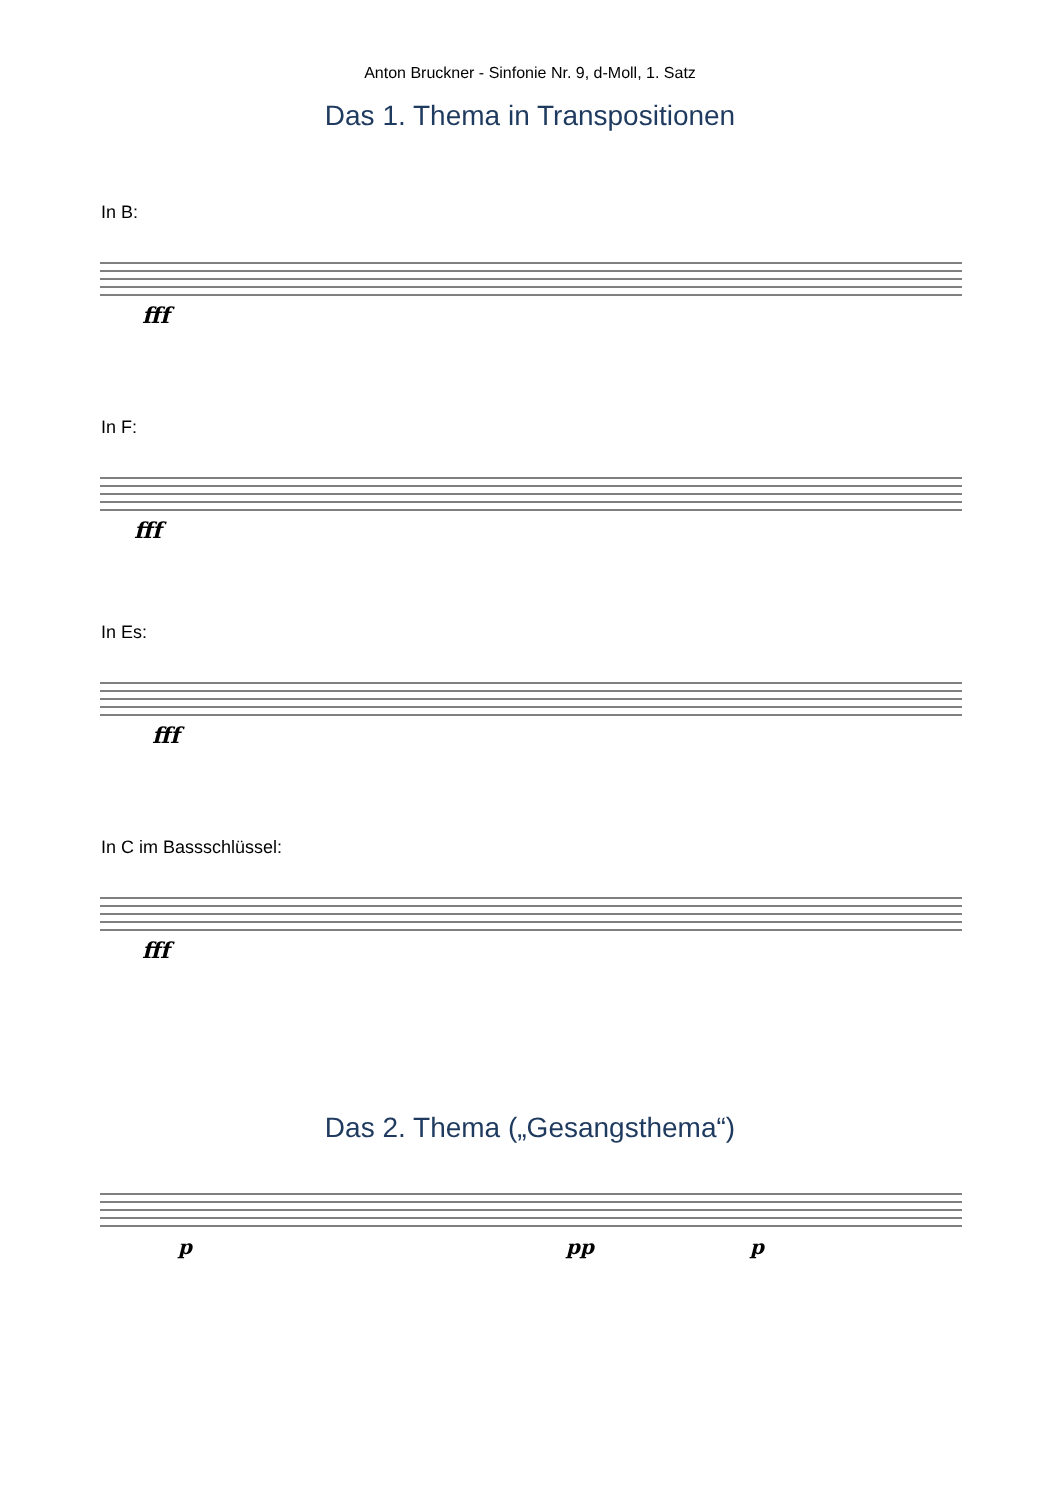Anton Bruckner - Sinfonie Nr. 9, d-Moll, 1. Satz
Das 1. Thema in Transpositionen
In B:
fff
In F:
fff
In Es:
fff
In C im Bassschlüssel:
fff
Das 2. Thema („Gesangsthema“)
p
pp
p